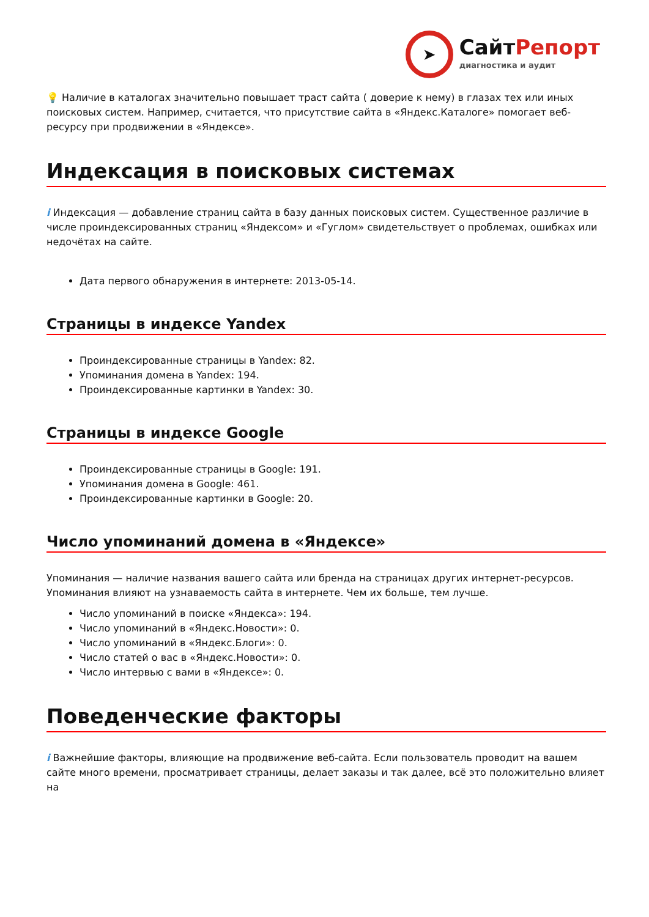➤
СайтРепорт
диагностика и аудит
💡 Наличие в каталогах значительно повышает траст сайта ( доверие к нему) в глазах тех или иных поисковых систем. Например, считается, что присутствие сайта в «Яндекс.Каталоге» помогает веб-ресурсу при продвижении в «Яндексе».
Индексация в поисковых системах
i Индексация — добавление страниц сайта в базу данных поисковых систем. Существенное различие в числе проиндексированных страниц «Яндексом» и «Гуглом» свидетельствует о проблемах, ошибках или недочётах на сайте.
Дата первого обнаружения в интернете: 2013-05-14.
Страницы в индексе Yandex
Проиндексированные страницы в Yandex: 82.
Упоминания домена в Yandex: 194.
Проиндексированные картинки в Yandex: 30.
Страницы в индексе Google
Проиндексированные страницы в Google: 191.
Упоминания домена в Google: 461.
Проиндексированные картинки в Google: 20.
Число упоминаний домена в «Яндексе»
Упоминания — наличие названия вашего сайта или бренда на страницах других интернет-ресурсов. Упоминания влияют на узнаваемость сайта в интернете. Чем их больше, тем лучше.
Число упоминаний в поиске «Яндекса»: 194.
Число упоминаний в «Яндекс.Новости»: 0.
Число упоминаний в «Яндекс.Блоги»: 0.
Число статей о вас в «Яндекс.Новости»: 0.
Число интервью с вами в «Яндексе»: 0.
Поведенческие факторы
i Важнейшие факторы, влияющие на продвижение веб-сайта. Если пользователь проводит на вашем сайте много времени, просматривает страницы, делает заказы и так далее, всё это положительно влияет на